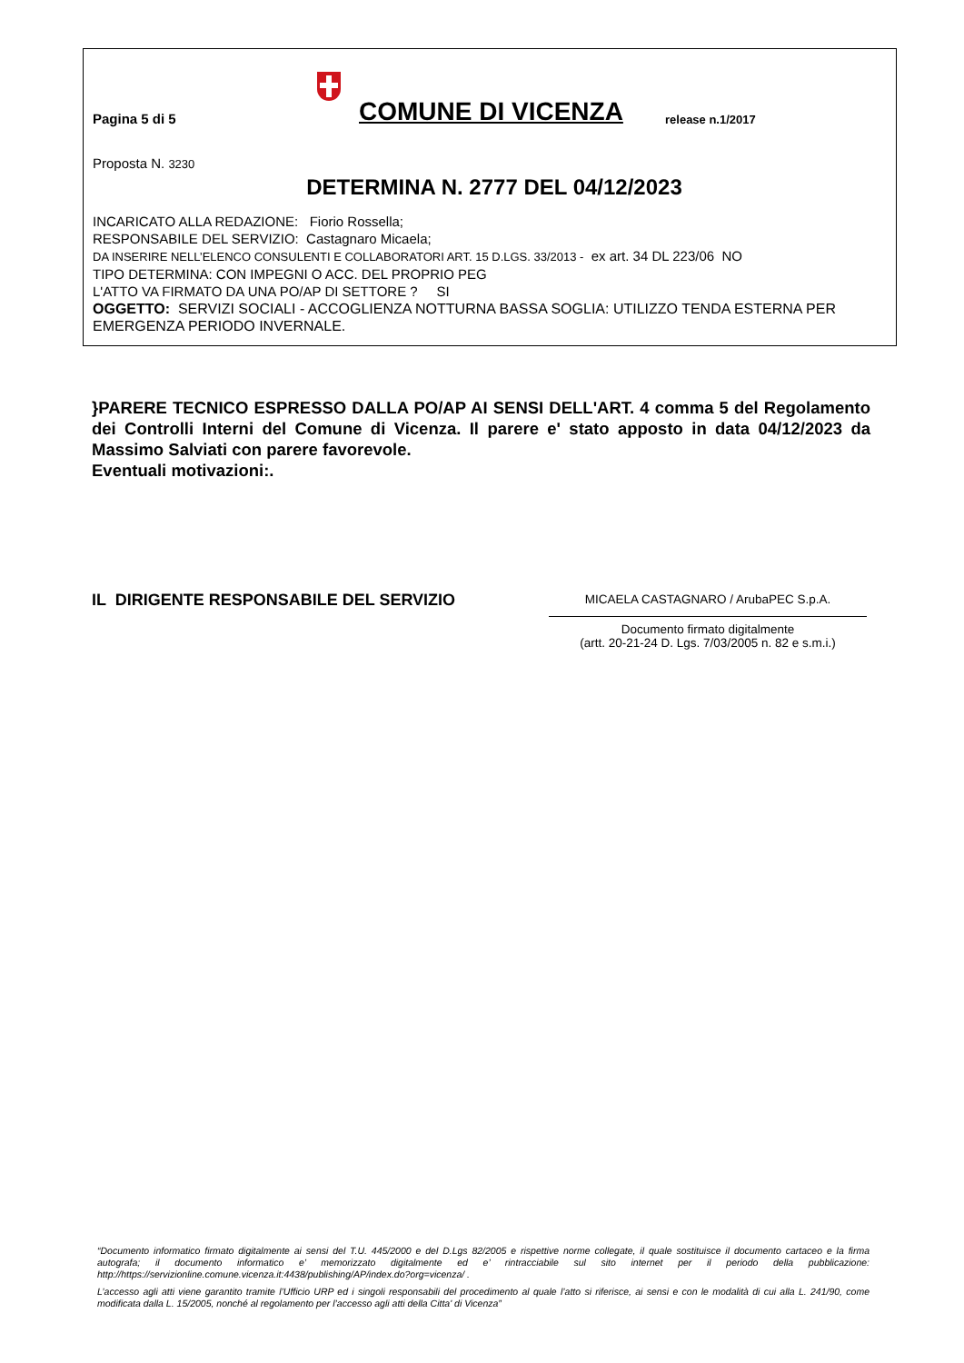Pagina 5 di 5 COMUNE DI VICENZA release n.1/2017
Proposta N. 3230
DETERMINA N. 2777 DEL 04/12/2023
INCARICATO ALLA REDAZIONE: Fiorio Rossella;
RESPONSABILE DEL SERVIZIO: Castagnaro Micaela;
DA INSERIRE NELL’ELENCO CONSULENTI E COLLABORATORI ART. 15 D.LGS. 33/2013 - ex art. 34 DL 223/06 NO
TIPO DETERMINA: CON IMPEGNI O ACC. DEL PROPRIO PEG
L'ATTO VA FIRMATO DA UNA PO/AP DI SETTORE ? SI
OGGETTO: SERVIZI SOCIALI - ACCOGLIENZA NOTTURNA BASSA SOGLIA: UTILIZZO TENDA ESTERNA PER EMERGENZA PERIODO INVERNALE.
}PARERE TECNICO ESPRESSO DALLA PO/AP AI SENSI DELL'ART. 4 comma 5 del Regolamento dei Controlli Interni del Comune di Vicenza. Il parere e' stato apposto in data 04/12/2023 da Massimo Salviati con parere favorevole.
Eventuali motivazioni:.
IL DIRIGENTE RESPONSABILE DEL SERVIZIO
MICAELA CASTAGNARO / ArubaPEC S.p.A.
Documento firmato digitalmente
(artt. 20-21-24 D. Lgs. 7/03/2005 n. 82 e s.m.i.)
“Documento informatico firmato digitalmente ai sensi del T.U. 445/2000 e del D.Lgs 82/2005 e rispettive norme collegate, il quale sostituisce il documento cartaceo e la firma autografa; il documento informatico e’ memorizzato digitalmente ed e’ rintracciabile sul sito internet per il periodo della pubblicazione: http://https://servizionline.comune.vicenza.it:4438/publishing/AP/index.do?org=vicenza/ .
L’accesso agli atti viene garantito tramite l’Ufficio URP ed i singoli responsabili del procedimento al quale l’atto si riferisce, ai sensi e con le modalità di cui alla L. 241/90, come modificata dalla L. 15/2005, nonché al regolamento per l’accesso agli atti della Citta' di Vicenza”